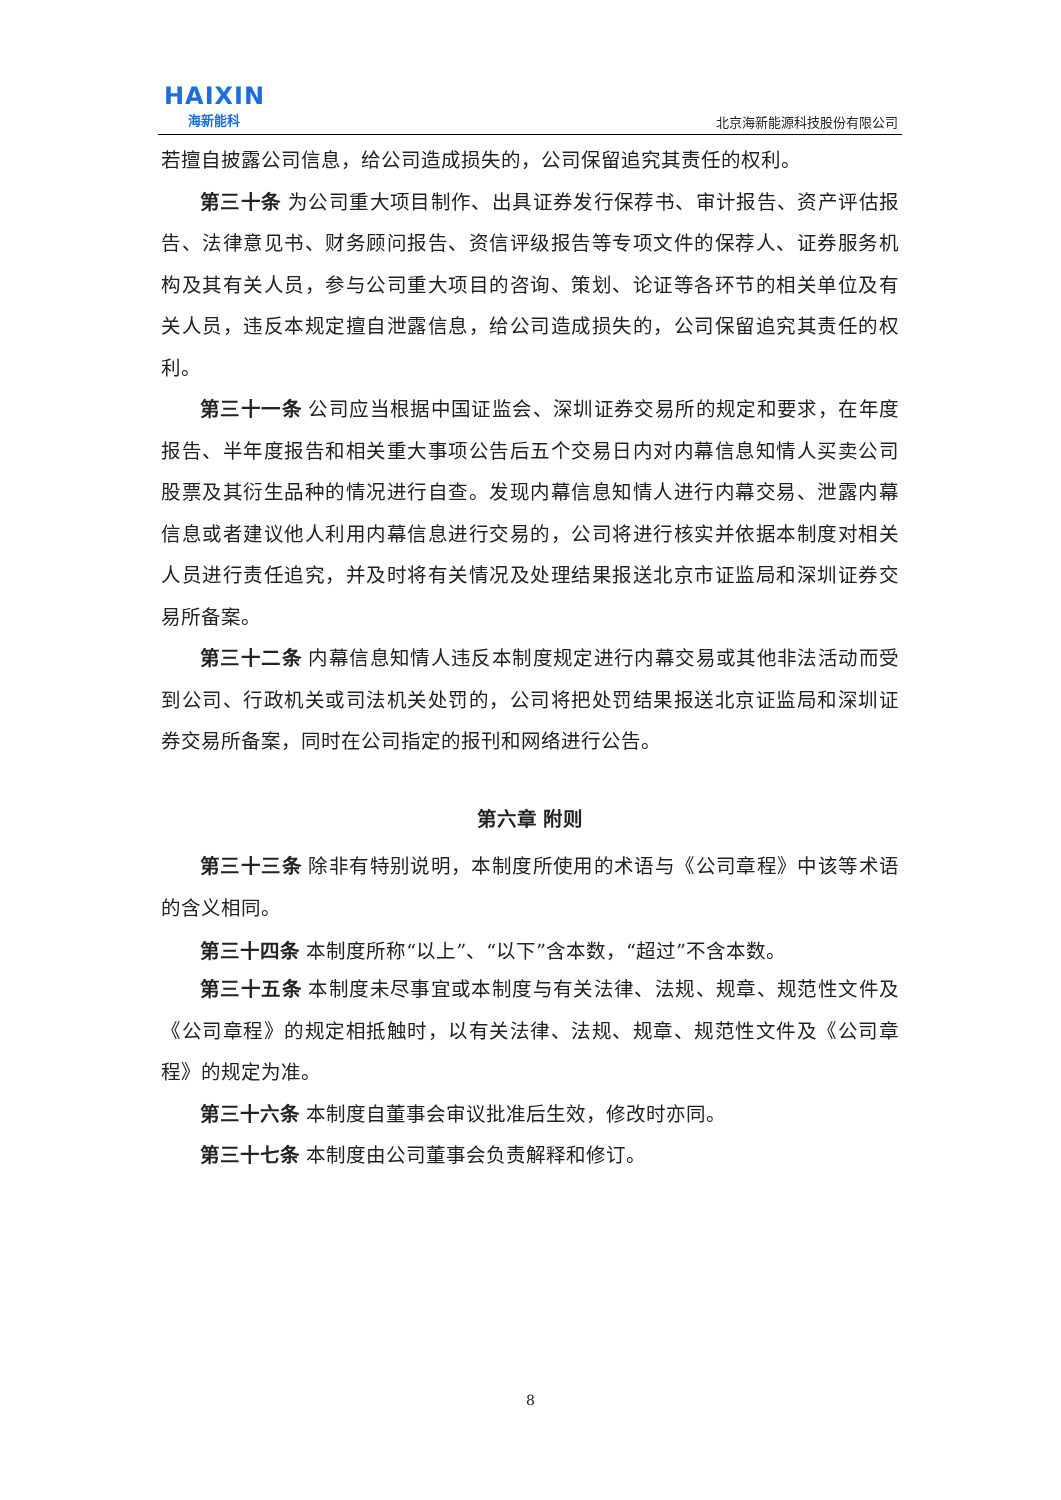HAIXIN
海新能科
北京海新能源科技股份有限公司
若擅自披露公司信息，给公司造成损失的，公司保留追究其责任的权利。
第三十条 为公司重大项目制作、出具证券发行保荐书、审计报告、资产评估报告、法律意见书、财务顾问报告、资信评级报告等专项文件的保荐人、证券服务机构及其有关人员，参与公司重大项目的咨询、策划、论证等各环节的相关单位及有关人员，违反本规定擅自泄露信息，给公司造成损失的，公司保留追究其责任的权利。
第三十一条 公司应当根据中国证监会、深圳证券交易所的规定和要求，在年度报告、半年度报告和相关重大事项公告后五个交易日内对内幕信息知情人买卖公司股票及其衍生品种的情况进行自查。发现内幕信息知情人进行内幕交易、泄露内幕信息或者建议他人利用内幕信息进行交易的，公司将进行核实并依据本制度对相关人员进行责任追究，并及时将有关情况及处理结果报送北京市证监局和深圳证券交易所备案。
第三十二条 内幕信息知情人违反本制度规定进行内幕交易或其他非法活动而受到公司、行政机关或司法机关处罚的，公司将把处罚结果报送北京证监局和深圳证券交易所备案，同时在公司指定的报刊和网络进行公告。
第六章 附则
第三十三条 除非有特别说明，本制度所使用的术语与《公司章程》中该等术语的含义相同。
第三十四条 本制度所称“以上”、“以下”含本数，“超过”不含本数。
第三十五条 本制度未尽事宜或本制度与有关法律、法规、规章、规范性文件及《公司章程》的规定相抵触时，以有关法律、法规、规章、规范性文件及《公司章程》的规定为准。
第三十六条 本制度自董事会审议批准后生效，修改时亦同。
第三十七条 本制度由公司董事会负责解释和修订。
8